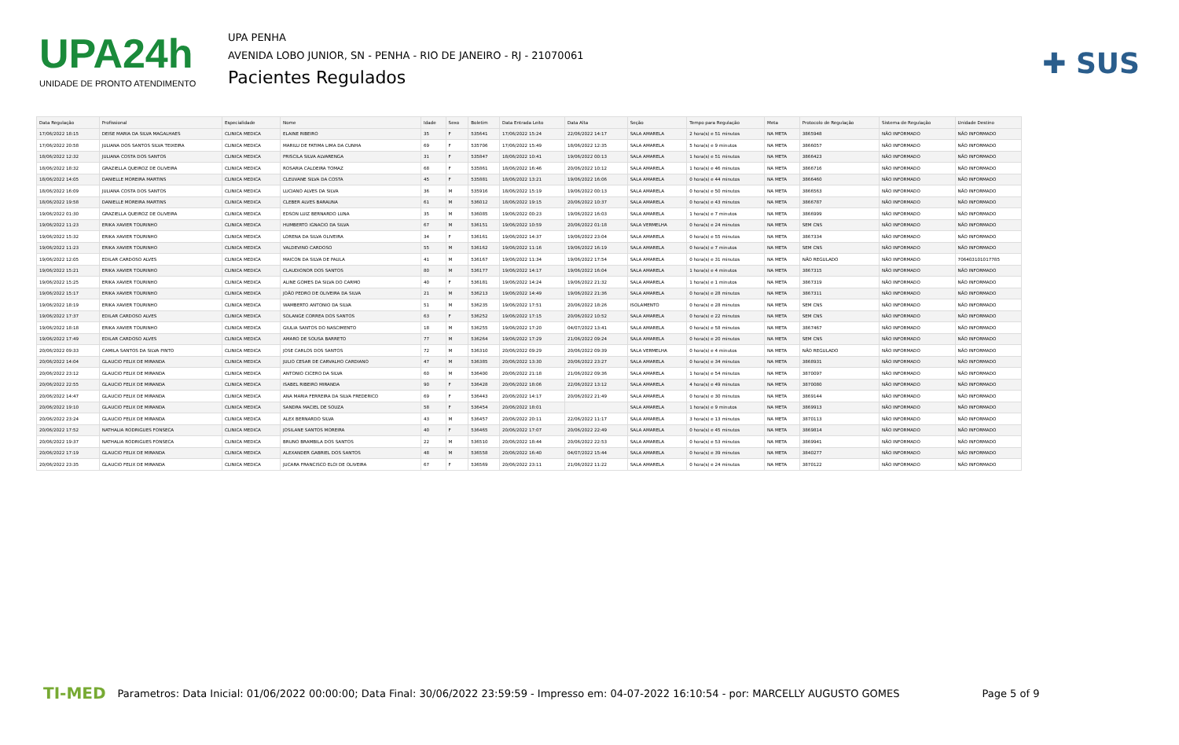UPA24h
UNIDADE DE PRONTO ATENDIMENTO
UPA PENHA
AVENIDA LOBO JUNIOR, SN - PENHA - RIO DE JANEIRO - RJ - 21070061
Pacientes Regulados
✚ SUS
| Data Regulação | Profissional | Especialidade | Nome | Idade | Sexo | Boletim | Data Entrada Leito | Data Alta | Seção | Tempo para Regulação | Meta | Protocolo de Regulação | Sistema de Regulação | Unidade Destino |
| --- | --- | --- | --- | --- | --- | --- | --- | --- | --- | --- | --- | --- | --- | --- |
| 17/06/2022 18:15 | DEISE MARIA DA SILVA MAGALHAES | CLINICA MEDICA | ELAINE RIBEIRO | 35 | F | 535641 | 17/06/2022 15:24 | 22/06/2022 14:17 | SALA AMARELA | 2 hora(s) e 51 minutos | NA META | 3865948 | NÃO INFORMADO | NÃO INFORMADO |
| 17/06/2022 20:58 | JULIANA DOS SANTOS SILVA TEIXEIRA | CLINICA MEDICA | MARILU DE FATIMA LIMA DA CUNHA | 69 | F | 535706 | 17/06/2022 15:49 | 18/06/2022 12:35 | SALA AMARELA | 5 hora(s) e 9 minutos | NA META | 3866057 | NÃO INFORMADO | NÃO INFORMADO |
| 18/06/2022 12:32 | JULIANA COSTA DOS SANTOS | CLINICA MEDICA | PRISCILA SILVA ALVARENGA | 31 | F | 535847 | 18/06/2022 10:41 | 19/06/2022 00:13 | SALA AMARELA | 1 hora(s) e 51 minutos | NA META | 3866423 | NÃO INFORMADO | NÃO INFORMADO |
| 18/06/2022 18:32 | GRAZIELLA QUEIROZ DE OLIVEIRA | CLINICA MEDICA | ROSARIA CALDEIRA TOMAZ | 68 | F | 535861 | 18/06/2022 16:46 | 20/06/2022 10:12 | SALA AMARELA | 1 hora(s) e 46 minutos | NA META | 3866716 | NÃO INFORMADO | NÃO INFORMADO |
| 18/06/2022 14:05 | DANIELLE MOREIRA MARTINS | CLINICA MEDICA | CLEUVANE SILVA DA COSTA | 45 | F | 535881 | 18/06/2022 13:21 | 19/06/2022 16:06 | SALA AMARELA | 0 hora(s) e 44 minutos | NA META | 3866460 | NÃO INFORMADO | NÃO INFORMADO |
| 18/06/2022 16:09 | JULIANA COSTA DOS SANTOS | CLINICA MEDICA | LUCIANO ALVES DA SILVA | 36 | M | 535916 | 18/06/2022 15:19 | 19/06/2022 00:13 | SALA AMARELA | 0 hora(s) e 50 minutos | NA META | 3866563 | NÃO INFORMADO | NÃO INFORMADO |
| 18/06/2022 19:58 | DANIELLE MOREIRA MARTINS | CLINICA MEDICA | CLEBER ALVES BARAUNA | 61 | M | 536012 | 18/06/2022 19:15 | 20/06/2022 10:37 | SALA AMARELA | 0 hora(s) e 43 minutos | NA META | 3866787 | NÃO INFORMADO | NÃO INFORMADO |
| 19/06/2022 01:30 | GRAZIELLA QUEIROZ DE OLIVEIRA | CLINICA MEDICA | EDSON LUIZ BERNARDO LUNA | 35 | M | 536085 | 19/06/2022 00:23 | 19/06/2022 16:03 | SALA AMARELA | 1 hora(s) e 7 minutos | NA META | 3866999 | NÃO INFORMADO | NÃO INFORMADO |
| 19/06/2022 11:23 | ERIKA XAVIER TOURINHO | CLINICA MEDICA | HUMBERTO IGNACIO DA SILVA | 67 | M | 536151 | 19/06/2022 10:59 | 20/06/2022 01:18 | SALA VERMELHA | 0 hora(s) e 24 minutos | NA META | SEM CNS | NÃO INFORMADO | NÃO INFORMADO |
| 19/06/2022 15:32 | ERIKA XAVIER TOURINHO | CLINICA MEDICA | LORENA DA SILVA OLIVEIRA | 34 | F | 536161 | 19/06/2022 14:37 | 19/06/2022 23:04 | SALA AMARELA | 0 hora(s) e 55 minutos | NA META | 3867334 | NÃO INFORMADO | NÃO INFORMADO |
| 19/06/2022 11:23 | ERIKA XAVIER TOURINHO | CLINICA MEDICA | VALDEVINO CARDOSO | 55 | M | 536162 | 19/06/2022 11:16 | 19/06/2022 16:19 | SALA AMARELA | 0 hora(s) e 7 minutos | NA META | SEM CNS | NÃO INFORMADO | NÃO INFORMADO |
| 19/06/2022 12:05 | EDILAR CARDOSO ALVES | CLINICA MEDICA | MAICON DA SILVA DE PAULA | 41 | M | 536167 | 19/06/2022 11:34 | 19/06/2022 17:54 | SALA AMARELA | 0 hora(s) e 31 minutos | NA META | NÃO REGULADO | NÃO INFORMADO | 706403101017785 |
| 19/06/2022 15:21 | ERIKA XAVIER TOURINHO | CLINICA MEDICA | CLAUDIONOR DOS SANTOS | 80 | M | 536177 | 19/06/2022 14:17 | 19/06/2022 16:04 | SALA AMARELA | 1 hora(s) e 4 minutos | NA META | 3867315 | NÃO INFORMADO | NÃO INFORMADO |
| 19/06/2022 15:25 | ERIKA XAVIER TOURINHO | CLINICA MEDICA | ALINE GOMES DA SILVA DO CARMO | 40 | F | 536181 | 19/06/2022 14:24 | 19/06/2022 21:32 | SALA AMARELA | 1 hora(s) e 1 minutos | NA META | 3867319 | NÃO INFORMADO | NÃO INFORMADO |
| 19/06/2022 15:17 | ERIKA XAVIER TOURINHO | CLINICA MEDICA | JOÃO PEDRO DE OLIVEIRA DA SILVA | 21 | M | 536213 | 19/06/2022 14:49 | 19/06/2022 21:36 | SALA AMARELA | 0 hora(s) e 28 minutos | NA META | 3867311 | NÃO INFORMADO | NÃO INFORMADO |
| 19/06/2022 18:19 | ERIKA XAVIER TOURINHO | CLINICA MEDICA | WAMBERTO ANTONIO DA SILVA | 51 | M | 536235 | 19/06/2022 17:51 | 20/06/2022 18:26 | ISOLAMENTO | 0 hora(s) e 28 minutos | NA META | SEM CNS | NÃO INFORMADO | NÃO INFORMADO |
| 19/06/2022 17:37 | EDILAR CARDOSO ALVES | CLINICA MEDICA | SOLANGE CORREA DOS SANTOS | 63 | F | 536252 | 19/06/2022 17:15 | 20/06/2022 10:52 | SALA AMARELA | 0 hora(s) e 22 minutos | NA META | SEM CNS | NÃO INFORMADO | NÃO INFORMADO |
| 19/06/2022 18:18 | ERIKA XAVIER TOURINHO | CLINICA MEDICA | GIULIA SANTOS DO NASCIMENTO | 18 | M | 536255 | 19/06/2022 17:20 | 04/07/2022 13:41 | SALA AMARELA | 0 hora(s) e 58 minutos | NA META | 3867467 | NÃO INFORMADO | NÃO INFORMADO |
| 19/06/2022 17:49 | EDILAR CARDOSO ALVES | CLINICA MEDICA | AMARO DE SOUSA BARRETO | 77 | M | 536264 | 19/06/2022 17:29 | 21/06/2022 09:24 | SALA AMARELA | 0 hora(s) e 20 minutos | NA META | SEM CNS | NÃO INFORMADO | NÃO INFORMADO |
| 20/06/2022 09:33 | CAMILA SANTOS DA SILVA PINTO | CLINICA MEDICA | JOSE CARLOS DOS SANTOS | 72 | M | 536310 | 20/06/2022 09:29 | 20/06/2022 09:39 | SALA VERMELHA | 0 hora(s) e 4 minutos | NA META | NÃO REGULADO | NÃO INFORMADO | NÃO INFORMADO |
| 20/06/2022 14:04 | GLAUCIO FELIX DE MIRANDA | CLINICA MEDICA | JULIO CESAR DE CARVALHO CARDIANO | 47 | M | 536385 | 20/06/2022 13:30 | 20/06/2022 23:27 | SALA AMARELA | 0 hora(s) e 34 minutos | NA META | 3868931 | NÃO INFORMADO | NÃO INFORMADO |
| 20/06/2022 23:12 | GLAUCIO FELIX DE MIRANDA | CLINICA MEDICA | ANTONIO CICERO DA SILVA | 60 | M | 536400 | 20/06/2022 21:18 | 21/06/2022 09:36 | SALA AMARELA | 1 hora(s) e 54 minutos | NA META | 3870097 | NÃO INFORMADO | NÃO INFORMADO |
| 20/06/2022 22:55 | GLAUCIO FELIX DE MIRANDA | CLINICA MEDICA | ISABEL RIBEIRO MIRANDA | 90 | F | 536428 | 20/06/2022 18:06 | 22/06/2022 13:12 | SALA AMARELA | 4 hora(s) e 49 minutos | NA META | 3870080 | NÃO INFORMADO | NÃO INFORMADO |
| 20/06/2022 14:47 | GLAUCIO FELIX DE MIRANDA | CLINICA MEDICA | ANA MARIA FERREIRA DA SILVA FREDERICO | 69 | F | 536443 | 20/06/2022 14:17 | 20/06/2022 21:49 | SALA AMARELA | 0 hora(s) e 30 minutos | NA META | 3869144 | NÃO INFORMADO | NÃO INFORMADO |
| 20/06/2022 19:10 | GLAUCIO FELIX DE MIRANDA | CLINICA MEDICA | SANDRA MACIEL DE SOUZA | 58 | F | 536454 | 20/06/2022 18:01 | | SALA AMARELA | 1 hora(s) e 9 minutos | NA META | 3869913 | NÃO INFORMADO | NÃO INFORMADO |
| 20/06/2022 23:24 | GLAUCIO FELIX DE MIRANDA | CLINICA MEDICA | ALEX BERNARDO SILVA | 43 | M | 536457 | 20/06/2022 20:11 | 22/06/2022 11:17 | SALA AMARELA | 3 hora(s) e 13 minutos | NA META | 3870113 | NÃO INFORMADO | NÃO INFORMADO |
| 20/06/2022 17:52 | NATHALIA RODRIGUES FONSECA | CLINICA MEDICA | JOSILANE SANTOS MOREIRA | 40 | F | 536465 | 20/06/2022 17:07 | 20/06/2022 22:49 | SALA AMARELA | 0 hora(s) e 45 minutos | NA META | 3869814 | NÃO INFORMADO | NÃO INFORMADO |
| 20/06/2022 19:37 | NATHALIA RODRIGUES FONSECA | CLINICA MEDICA | BRUNO BRAMBILA DOS SANTOS | 22 | M | 536510 | 20/06/2022 18:44 | 20/06/2022 22:53 | SALA AMARELA | 0 hora(s) e 53 minutos | NA META | 3869941 | NÃO INFORMADO | NÃO INFORMADO |
| 20/06/2022 17:19 | GLAUCIO FELIX DE MIRANDA | CLINICA MEDICA | ALEXANDER GABRIEL DOS SANTOS | 48 | M | 536558 | 20/06/2022 16:40 | 04/07/2022 15:44 | SALA AMARELA | 0 hora(s) e 39 minutos | NA META | 3840277 | NÃO INFORMADO | NÃO INFORMADO |
| 20/06/2022 23:35 | GLAUCIO FELIX DE MIRANDA | CLINICA MEDICA | JUCARA FRANCISCO ELOI DE OLIVEIRA | 67 | F | 536569 | 20/06/2022 23:11 | 21/06/2022 11:22 | SALA AMARELA | 0 hora(s) e 24 minutos | NA META | 3870122 | NÃO INFORMADO | NÃO INFORMADO |
TI-MED Parametros: Data Inicial: 01/06/2022 00:00:00; Data Final: 30/06/2022 23:59:59 - Impresso em: 04-07-2022 16:10:54 - por: MARCELLY AUGUSTO GOMES Page 5 of 9